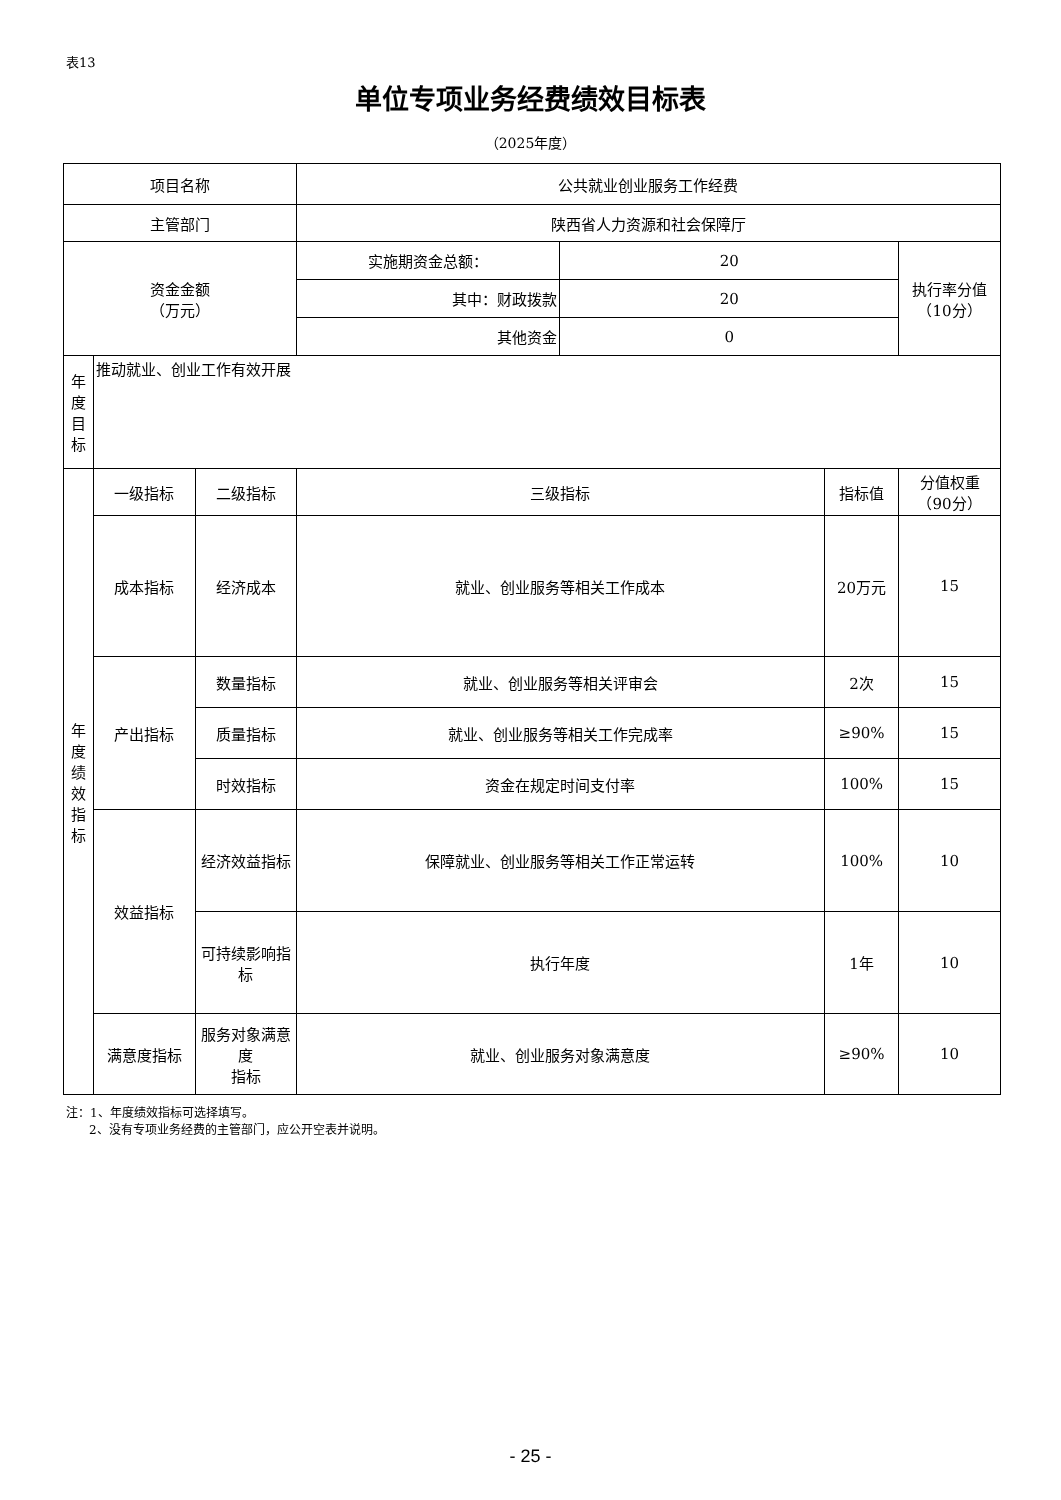表13
单位专项业务经费绩效目标表
（2025年度）
| 项目名称 | | | 公共就业创业服务工作经费 | | | |
| 主管部门 | | | 陕西省人力资源和社会保障厅 | | | |
| 资金金额 （万元） | | | 实施期资金总额： | 20 | | 执行率分值 （10分） |
| | | | 其中：财政拨款 | 20 | | |
| | | | 其他资金 | 0 | | |
| 年 度 目 标 | 推动就业、创业工作有效开展 | | | | | |
| 年 度 绩 效 指 标 | 一级指标 | 二级指标 | 三级指标 | | 指标值 | 分值权重 （90分） |
| | 成本指标 | 经济成本 | 就业、创业服务等相关工作成本 | | 20万元 | 15 |
| | 产出指标 | 数量指标 | 就业、创业服务等相关评审会 | | 2次 | 15 |
| | | 质量指标 | 就业、创业服务等相关工作完成率 | | ≥90% | 15 |
| | | 时效指标 | 资金在规定时间支付率 | | 100% | 15 |
| | 效益指标 | 经济效益指标 | 保障就业、创业服务等相关工作正常运转 | | 100% | 10 |
| | | 可持续影响指标 | 执行年度 | | 1年 | 10 |
| | 满意度指标 | 服务对象满意度 指标 | 就业、创业服务对象满意度 | | ≥90% | 10 |
注：1、年度绩效指标可选择填写。
2、没有专项业务经费的主管部门，应公开空表并说明。
- 25 -